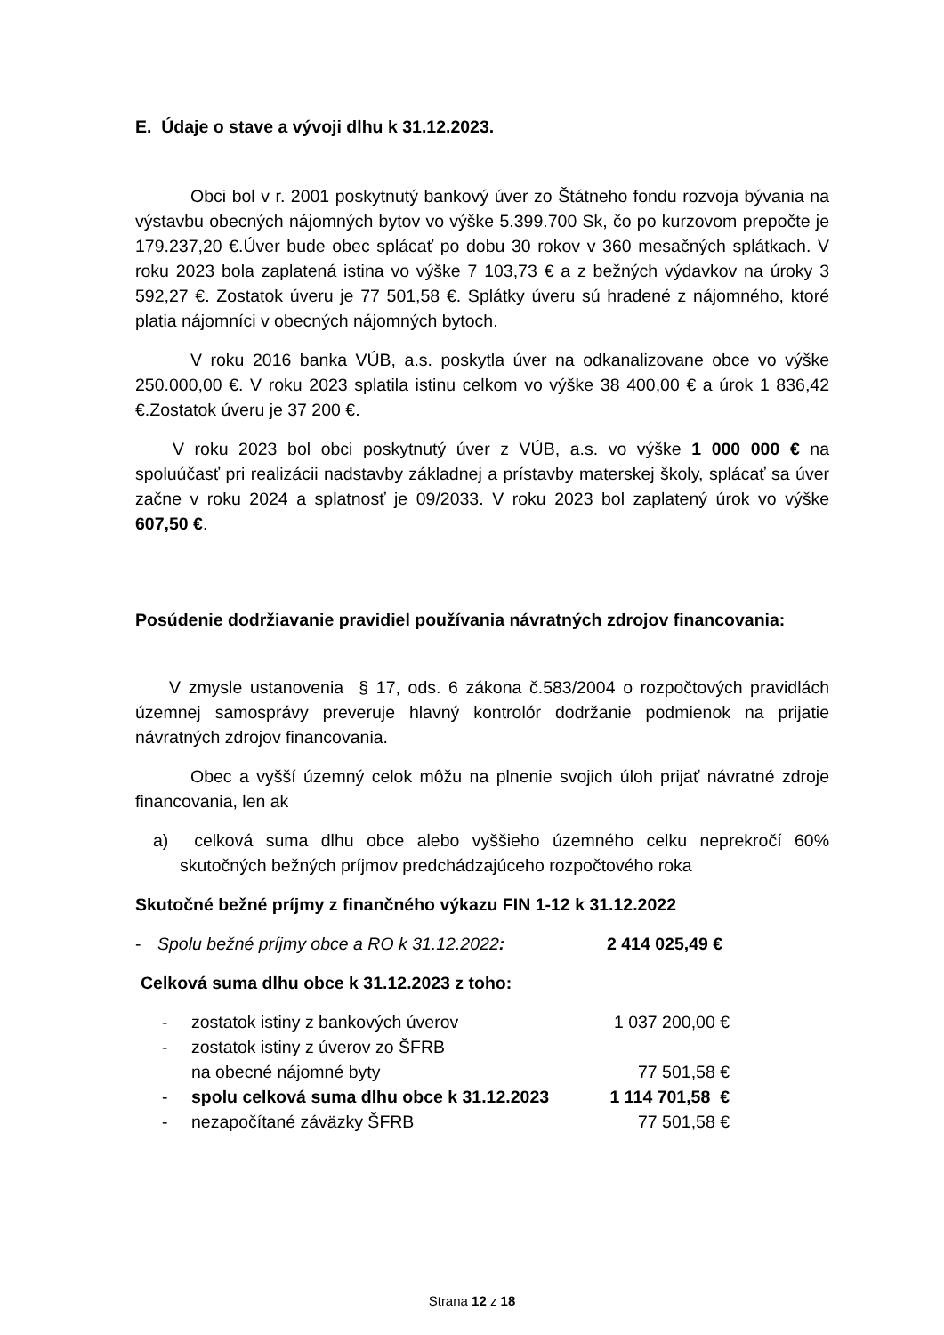E. Údaje o stave a vývoji dlhu k 31.12.2023.
Obci bol v r. 2001 poskytnutý bankový úver zo Štátneho fondu rozvoja bývania na výstavbu obecných nájomných bytov vo výške 5.399.700 Sk, čo po kurzovom prepočte je 179.237,20 €.Úver bude obec splácať po dobu 30 rokov v 360 mesačných splátkach. V roku 2023 bola zaplatená istina vo výške 7 103,73 € a z bežných výdavkov na úroky 3 592,27 €. Zostatok úveru je 77 501,58 €. Splátky úveru sú hradené z nájomného, ktoré platia nájomníci v obecných nájomných bytoch.
V roku 2016 banka VÚB, a.s. poskytla úver na odkanalizovane obce vo výške 250.000,00 €. V roku 2023 splatila istinu celkom vo výške 38 400,00 € a úrok 1 836,42 €.Zostatok úveru je 37 200 €.
V roku 2023 bol obci poskytnutý úver z VÚB, a.s. vo výške 1 000 000 € na spoluúčasť pri realizácii nadstavby základnej a prístavby materskej školy, splácať sa úver začne v roku 2024 a splatnosť je 09/2033. V roku 2023 bol zaplatený úrok vo výške 607,50 €.
Posúdenie dodržiavanie pravidiel používania návratných zdrojov financovania:
V zmysle ustanovenia § 17, ods. 6 zákona č.583/2004 o rozpočtových pravidlách územnej samosprávy preveruje hlavný kontrolór dodržanie podmienok na prijatie návratných zdrojov financovania.
Obec a vyšší územný celok môžu na plnenie svojich úloh prijať návratné zdroje financovania, len ak
a) celková suma dlhu obce alebo vyššieho územného celku neprekročí 60% skutočných bežných príjmov predchádzajúceho rozpočtového roka
Skutočné bežné príjmy z finančného výkazu FIN 1-12 k 31.12.2022
| - | Spolu bežné príjmy obce a RO k 31.12.2022 : | 2 414 025,49 € |
Celková suma dlhu obce k 31.12.2023 z toho:
| - | zostatok istiny z bankových úverov | 1 037 200,00 € |
| - | zostatok istiny z úverov zo ŠFRB na obecné nájomné byty | 77 501,58 € |
| - | spolu celková suma dlhu obce k 31.12.2023 | 1 114 701,58 € |
| - | nezapočítané záväzky ŠFRB | 77 501,58 € |
Strana 12 z 18